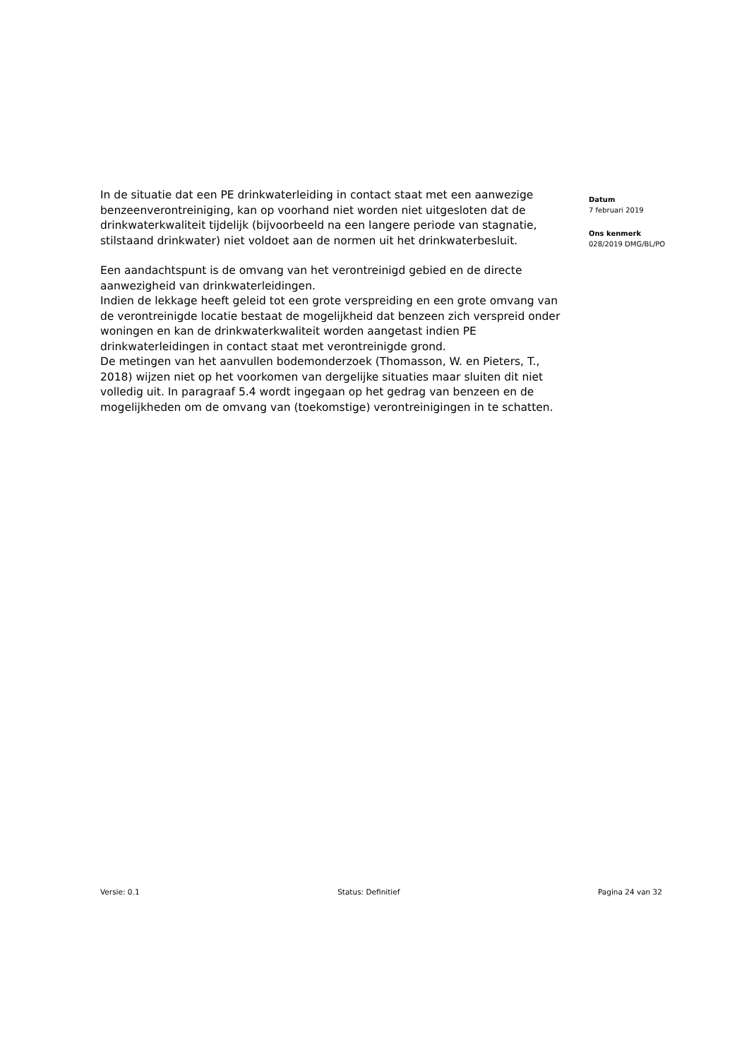In de situatie dat een PE drinkwaterleiding in contact staat met een aanwezige benzeenverontreiniging, kan op voorhand niet worden niet uitgesloten dat de drinkwaterkwaliteit tijdelijk (bijvoorbeeld na een langere periode van stagnatie, stilstaand drinkwater) niet voldoet aan de normen uit het drinkwaterbesluit.
Een aandachtspunt is de omvang van het verontreinigd gebied en de directe aanwezigheid van drinkwaterleidingen.
Indien de lekkage heeft geleid tot een grote verspreiding en een grote omvang van de verontreinigde locatie bestaat de mogelijkheid dat benzeen zich verspreid onder woningen en kan de drinkwaterkwaliteit worden aangetast indien PE drinkwaterleidingen in contact staat met verontreinigde grond.
De metingen van het aanvullen bodemonderzoek (Thomasson, W. en Pieters, T., 2018) wijzen niet op het voorkomen van dergelijke situaties maar sluiten dit niet volledig uit. In paragraaf 5.4 wordt ingegaan op het gedrag van benzeen en de mogelijkheden om de omvang van (toekomstige) verontreinigingen in te schatten.
Datum
7 februari 2019
Ons kenmerk
028/2019 DMG/BL/PO
Versie: 0.1 Status: Definitief Pagina 24 van 32